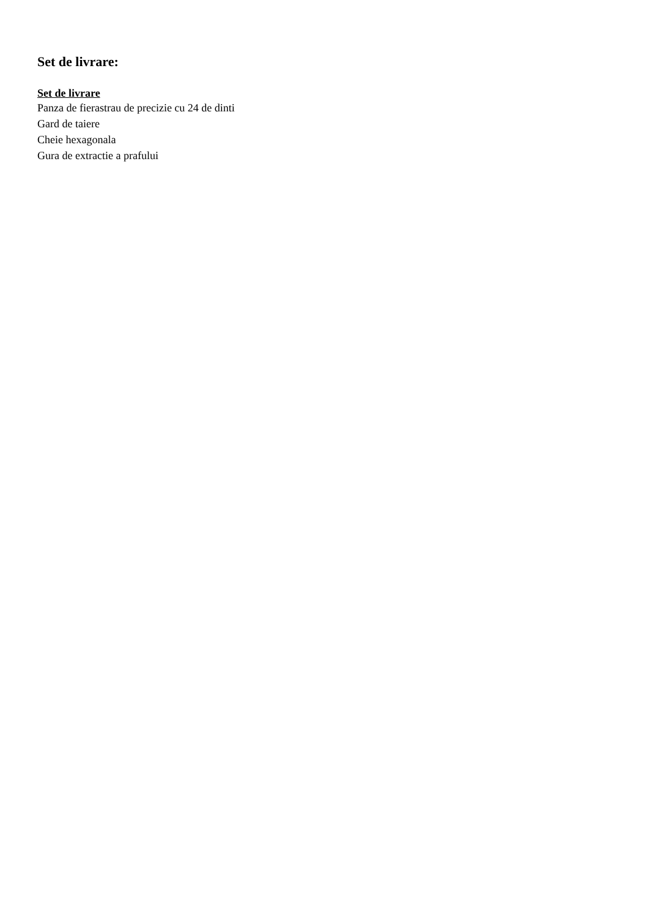Set de livrare:
Set de livrare
Panza de fierastrau de precizie cu 24 de dinti
Gard de taiere
Cheie hexagonala
Gura de extractie a prafului